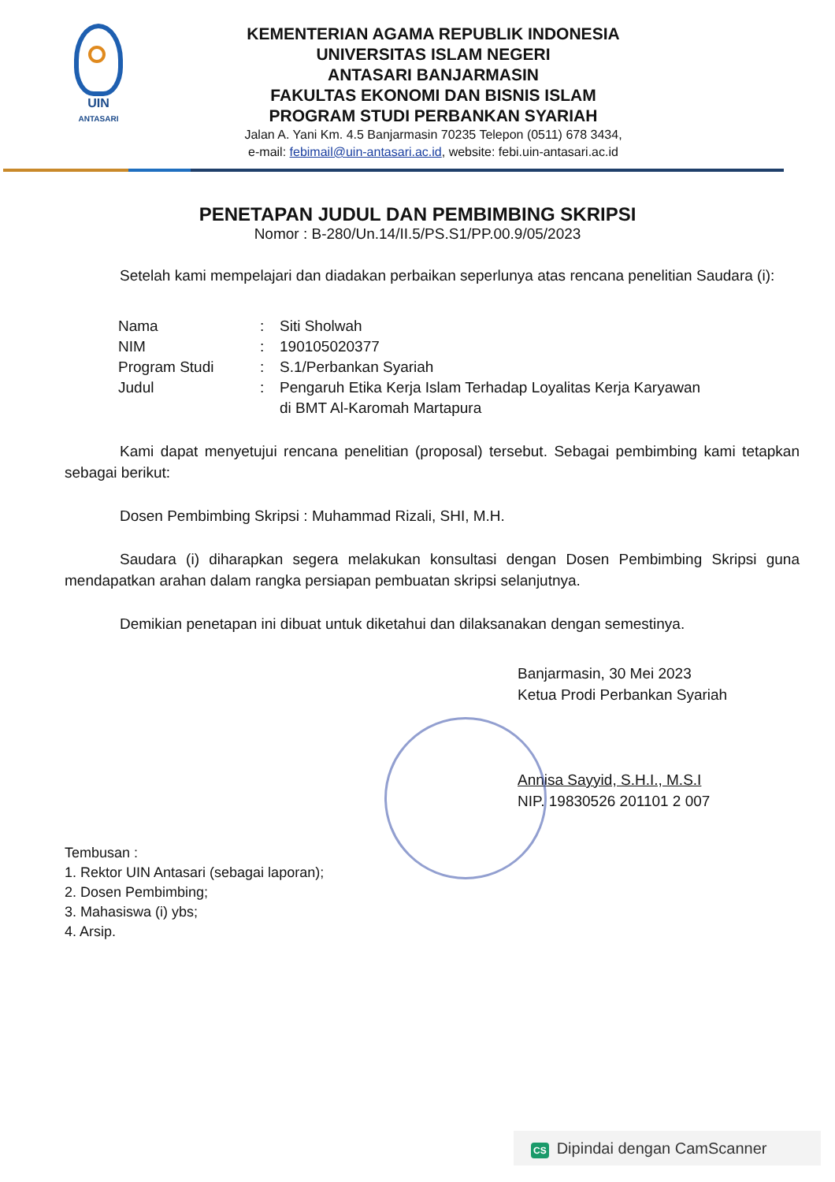UIN
ANTASARI
KEMENTERIAN AGAMA REPUBLIK INDONESIA
UNIVERSITAS ISLAM NEGERI
ANTASARI BANJARMASIN
FAKULTAS EKONOMI DAN BISNIS ISLAM
PROGRAM STUDI PERBANKAN SYARIAH
Jalan A. Yani Km. 4.5 Banjarmasin 70235 Telepon (0511) 678 3434,
e-mail: febimail@uin-antasari.ac.id, website: febi.uin-antasari.ac.id
PENETAPAN JUDUL DAN PEMBIMBING SKRIPSI
Nomor : B-280/Un.14/II.5/PS.S1/PP.00.9/05/2023
Setelah kami mempelajari dan diadakan perbaikan seperlunya atas rencana penelitian Saudara (i):
| Nama | : | Siti Sholwah |
| NIM | : | 190105020377 |
| Program Studi | : | S.1/Perbankan Syariah |
| Judul | : | Pengaruh Etika Kerja Islam Terhadap Loyalitas Kerja Karyawan di BMT Al-Karomah Martapura |
Kami dapat menyetujui rencana penelitian (proposal) tersebut. Sebagai pembimbing kami tetapkan sebagai berikut:
Dosen Pembimbing Skripsi : Muhammad Rizali, SHI, M.H.
Saudara (i) diharapkan segera melakukan konsultasi dengan Dosen Pembimbing Skripsi guna mendapatkan arahan dalam rangka persiapan pembuatan skripsi selanjutnya.
Demikian penetapan ini dibuat untuk diketahui dan dilaksanakan dengan semestinya.
Banjarmasin, 30 Mei 2023
Ketua Prodi Perbankan Syariah
Annisa Sayyid, S.H.I., M.S.I
NIP. 19830526 201101 2 007
Tembusan :
1. Rektor UIN Antasari (sebagai laporan);
2. Dosen Pembimbing;
3. Mahasiswa (i) ybs;
4. Arsip.
CS Dipindai dengan CamScanner